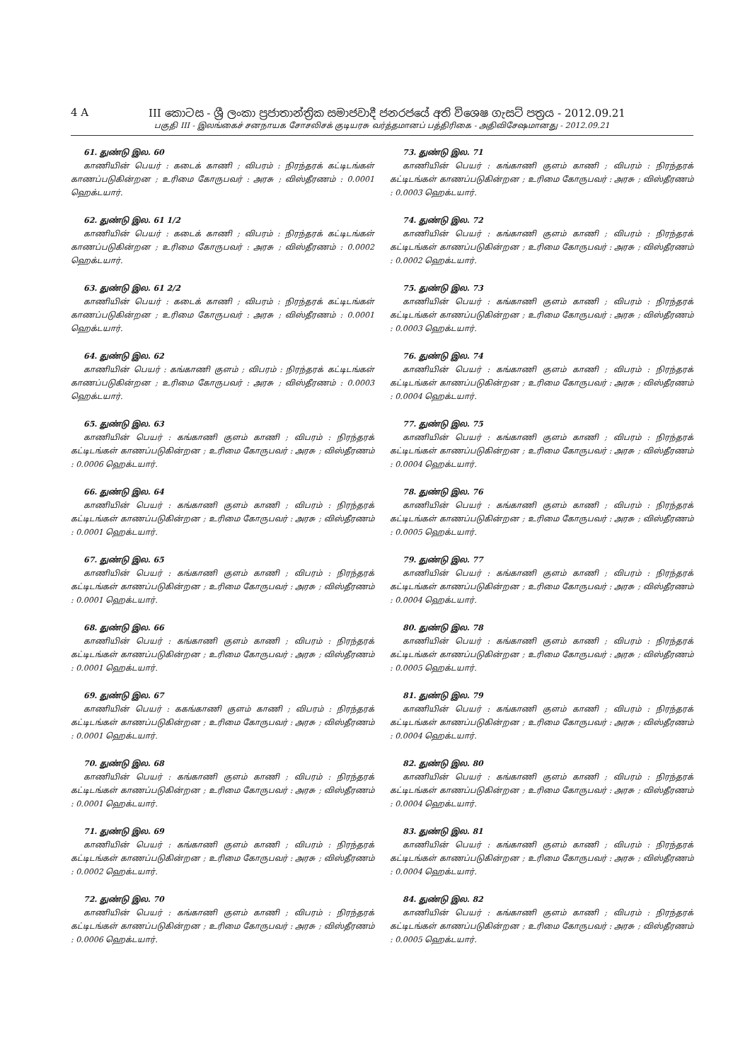4 A III කොටස - ශ්‍රී ලංකා ප්‍රජාතාන්ත්‍රික සමාජවාදී ජනරජයේ අති විශෙෂ ගැසට් පත්‍රය - 2012.09.21
பகுதி III - இலங்கைச் சனநாயக சோசலிசக் குடியரசு வர்த்தமானப் பத்திரிகை - அதிவிசேஷமானது - 2012.09.21
61. துண்டு இல. 60
காணியின் பெயர் : கடைக் காணி ; விபரம் : நிரந்தரக் கட்டிடங்கள் காணப்படுகின்றன ; உரிமை கோருபவர் : அரசு ; விஸ்தீரணம் : 0.0001 ஹெக்டயார்.
62. துண்டு இல. 61 1/2
காணியின் பெயர் : கடைக் காணி ; விபரம் : நிரந்தரக் கட்டிடங்கள் காணப்படுகின்றன ; உரிமை கோருபவர் : அரசு ; விஸ்தீரணம் : 0.0002 ஹெக்டயார்.
63. துண்டு இல. 61 2/2
காணியின் பெயர் : கடைக் காணி ; விபரம் : நிரந்தரக் கட்டிடங்கள் காணப்படுகின்றன ; உரிமை கோருபவர் : அரசு ; விஸ்தீரணம் : 0.0001 ஹெக்டயார்.
64. துண்டு இல. 62
காணியின் பெயர் : கங்காணி குளம் ; விபரம் : நிரந்தரக் கட்டிடங்கள் காணப்படுகின்றன ; உரிமை கோருபவர் : அரசு ; விஸ்தீரணம் : 0.0003 ஹெக்டயார்.
65. துண்டு இல. 63
காணியின் பெயர் : கங்காணி குளம் காணி ; விபரம் : நிரந்தரக் கட்டிடங்கள் காணப்படுகின்றன ; உரிமை கோருபவர் : அரசு ; விஸ்தீரணம் : 0.0006 ஹெக்டயார்.
66. துண்டு இல. 64
காணியின் பெயர் : கங்காணி குளம் காணி ; விபரம் : நிரந்தரக் கட்டிடங்கள் காணப்படுகின்றன ; உரிமை கோருபவர் : அரசு ; விஸ்தீரணம் : 0.0001 ஹெக்டயார்.
67. துண்டு இல. 65
காணியின் பெயர் : கங்காணி குளம் காணி ; விபரம் : நிரந்தரக் கட்டிடங்கள் காணப்படுகின்றன ; உரிமை கோருபவர் : அரசு ; விஸ்தீரணம் : 0.0001 ஹெக்டயார்.
68. துண்டு இல. 66
காணியின் பெயர் : கங்காணி குளம் காணி ; விபரம் : நிரந்தரக் கட்டிடங்கள் காணப்படுகின்றன ; உரிமை கோருபவர் : அரசு ; விஸ்தீரணம் : 0.0001 ஹெக்டயார்.
69. துண்டு இல. 67
காணியின் பெயர் : ககங்காணி குளம் காணி ; விபரம் : நிரந்தரக் கட்டிடங்கள் காணப்படுகின்றன ; உரிமை கோருபவர் : அரசு ; விஸ்தீரணம் : 0.0001 ஹெக்டயார்.
70. துண்டு இல. 68
காணியின் பெயர் : கங்காணி குளம் காணி ; விபரம் : நிரந்தரக் கட்டிடங்கள் காணப்படுகின்றன ; உரிமை கோருபவர் : அரசு ; விஸ்தீரணம் : 0.0001 ஹெக்டயார்.
71. துண்டு இல. 69
காணியின் பெயர் : கங்காணி குளம் காணி ; விபரம் : நிரந்தரக் கட்டிடங்கள் காணப்படுகின்றன ; உரிமை கோருபவர் : அரசு ; விஸ்தீரணம் : 0.0002 ஹெக்டயார்.
72. துண்டு இல. 70
காணியின் பெயர் : கங்காணி குளம் காணி ; விபரம் : நிரந்தரக் கட்டிடங்கள் காணப்படுகின்றன ; உரிமை கோருபவர் : அரசு ; விஸ்தீரணம் : 0.0006 ஹெக்டயார்.
73. துண்டு இல. 71
காணியின் பெயர் : கங்காணி குளம் காணி ; விபரம் : நிரந்தரக் கட்டிடங்கள் காணப்படுகின்றன ; உரிமை கோருபவர் : அரசு ; விஸ்தீரணம் : 0.0003 ஹெக்டயார்.
74. துண்டு இல. 72
காணியின் பெயர் : கங்காணி குளம் காணி ; விபரம் : நிரந்தரக் கட்டிடங்கள் காணப்படுகின்றன ; உரிமை கோருபவர் : அரசு ; விஸ்தீரணம் : 0.0002 ஹெக்டயார்.
75. துண்டு இல. 73
காணியின் பெயர் : கங்காணி குளம் காணி ; விபரம் : நிரந்தரக் கட்டிடங்கள் காணப்படுகின்றன ; உரிமை கோருபவர் : அரசு ; விஸ்தீரணம் : 0.0003 ஹெக்டயார்.
76. துண்டு இல. 74
காணியின் பெயர் : கங்காணி குளம் காணி ; விபரம் : நிரந்தரக் கட்டிடங்கள் காணப்படுகின்றன ; உரிமை கோருபவர் : அரசு ; விஸ்தீரணம் : 0.0004 ஹெக்டயார்.
77. துண்டு இல. 75
காணியின் பெயர் : கங்காணி குளம் காணி ; விபரம் : நிரந்தரக் கட்டிடங்கள் காணப்படுகின்றன ; உரிமை கோருபவர் : அரசு ; விஸ்தீரணம் : 0.0004 ஹெக்டயார்.
78. துண்டு இல. 76
காணியின் பெயர் : கங்காணி குளம் காணி ; விபரம் : நிரந்தரக் கட்டிடங்கள் காணப்படுகின்றன ; உரிமை கோருபவர் : அரசு ; விஸ்தீரணம் : 0.0005 ஹெக்டயார்.
79. துண்டு இல. 77
காணியின் பெயர் : கங்காணி குளம் காணி ; விபரம் : நிரந்தரக் கட்டிடங்கள் காணப்படுகின்றன ; உரிமை கோருபவர் : அரசு ; விஸ்தீரணம் : 0.0004 ஹெக்டயார்.
80. துண்டு இல. 78
காணியின் பெயர் : கங்காணி குளம் காணி ; விபரம் : நிரந்தரக் கட்டிடங்கள் காணப்படுகின்றன ; உரிமை கோருபவர் : அரசு ; விஸ்தீரணம் : 0.0005 ஹெக்டயார்.
81. துண்டு இல. 79
காணியின் பெயர் : கங்காணி குளம் காணி ; விபரம் : நிரந்தரக் கட்டிடங்கள் காணப்படுகின்றன ; உரிமை கோருபவர் : அரசு ; விஸ்தீரணம் : 0.0004 ஹெக்டயார்.
82. துண்டு இல. 80
காணியின் பெயர் : கங்காணி குளம் காணி ; விபரம் : நிரந்தரக் கட்டிடங்கள் காணப்படுகின்றன ; உரிமை கோருபவர் : அரசு ; விஸ்தீரணம் : 0.0004 ஹெக்டயார்.
83. துண்டு இல. 81
காணியின் பெயர் : கங்காணி குளம் காணி ; விபரம் : நிரந்தரக் கட்டிடங்கள் காணப்படுகின்றன ; உரிமை கோருபவர் : அரசு ; விஸ்தீரணம் : 0.0004 ஹெக்டயார்.
84. துண்டு இல. 82
காணியின் பெயர் : கங்காணி குளம் காணி ; விபரம் : நிரந்தரக் கட்டிடங்கள் காணப்படுகின்றன ; உரிமை கோருபவர் : அரசு ; விஸ்தீரணம் : 0.0005 ஹெக்டயார்.